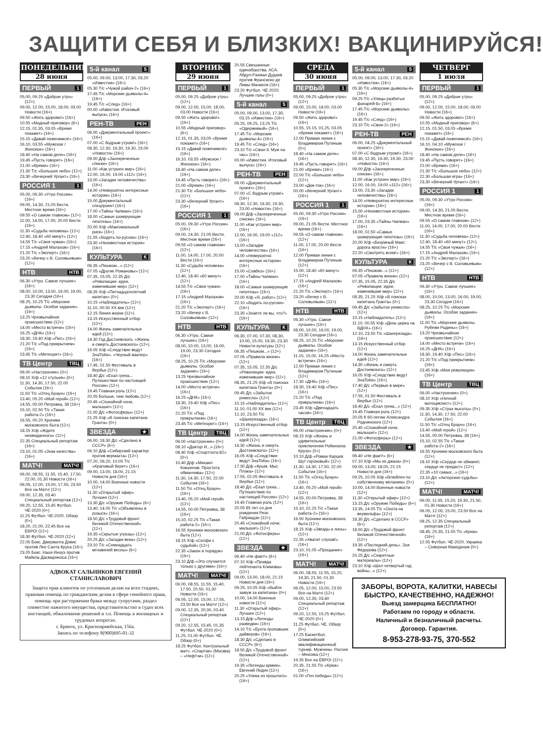ЗАЩИТИ СЕБЯ И БЛИЗКИХ! ВАКЦИНИРУЙСЯ!
ПОНЕДЕЛЬНИК
28 июня
ПЕРВЫЙ 1
05.00, 09.25 «Доброе утро» (12+)
09.00, 12.00, 15.00, 18.00, 03.00 Новости (16+)
09.50 «Жить здорово!» (16+)
10.55 «Модный приговор» (6+)
12.15, 01.35, 03.05 «Время покажет» (16+)
15.15 «Давай поженимся!» (16+)
16.10, 03.55 «Мужское / Женское» (16+)
18.40 «На самом деле» (16+)
19.45 «Пусть говорят» (16+)
21.00 «Время» (16+)
21.30 Т/с «Большое небо» (12+)
23.30 «Вечерний Ургант» (16+)
РОССИЯ 1 1
05.00, 09.30 «Утро России» (16+)
09.00, 14.30, 21.05 Вести. Местное время (16+)
09.55 «О самом главном» (12+)
11.00, 14.00, 17.00, 20.00 Вести (16+)
11.30 «Судьба человека» (12+)
12.40, 18.40 «60 минут» (12+)
14.55 Т/с «Своя чужая» (16+)
17.15 «Андрей Малахов» (16+)
21.20 Т/с «Эксперт» (16+)
23.20 «Вечер с В. Соловьевым» (12+)
НТВ НТВ
06.30 «Утро. Самое лучшее» (16+)
08.00, 10.00, 13.00, 16.00, 19.00, 23.30 Сегодня (16+)
08.25, 10.25 Т/с «Морские дьяволы. Особое задание» (16+)
13.25 Чрезвычайное происшествие (12+)
14.00 «Место встречи» (16+)
16.25 «ДНК» (16+)
18.30, 19.40 Х/ф «Пес» (16+)
21.20 Т/с «Под прикрытием» (16+)
23.45 Т/с «Метеорит» (16+)
ТВ Центр ТВЦ
06.00 «Настроение» (0+)
08.10 Х/ф «12 стульев» (0+)
11.30, 14.30, 17.50, 22.00 События (16+)
11.50 Т/с «Отец Браун» (16+)
13.40, 05.20 «Мой герой» (12+)
14.55, 00.00 Петровка, 38 (16+)
15.10, 02.50 Т/с «Такая работа-2» (16+)
16.55, 00.20 Хроники московского быта (12+)
18.15 Х/ф «Ждите неожиданного» (12+)
22.35 Специальный репортаж (16+)
23.10, 01.05 «Знак качества» (16+)
МАТЧ! МАТЧ!
06.00, 08.55, 11.55, 15.40, 17.50, 22.00, 01.30 Новости (16+)
06.05, 12.00, 15.00, 17.55, 23.50 Все на Матч! (12+)
09.00, 12.35, 03.40 Специальный репортаж (12+)
09.20, 12.55, 15.45 Футбол. ЧЕ-2020 (0+)
11.25 Футбол. ЧЕ-2020. Обзор (0+)
18.20, 21.00, 22.45 Все на ЕВРО! (12+)
18.30 Футбол. ЧЕ-2020 (12+)
22.05 Бокс. Джервонта Дэвис против Лео Санта Круса (16+)
23.05 Бокс. Наоя Иноуэ против Майкла Дасмариноса (16+)
5-й канал 5
05.00, 09.00, 13.00, 17.30, 03.20 «Известия» (16+)
05.30 Т/с «Чужой район-2» (16+)
17.45 Т/с «Морские дьяволы-4» (16+)
19.45 Т/с «След» (16+)
00.00 «Известия. Итоговый выпуск» (16+)
РЕН-ТВ РЕН
06.00 «Документальный проект» (16+)
07.00 «С бодрым утром!» (16+)
08.30, 12.30, 16.30, 19.30, 23.00 «Новости» (16+)
09.00 Д/ф «Засекреченные списки» (16+)
11.00 «Как устроен мир» (16+)
12.00, 16.00, 19.00 «112» (16+)
13.00 «Загадки человечества» (16+)
14.00 «Невероятно интересные истории» (16+)
15.00 Документальный спецпроект (16+)
17.00 «Тайны Чапман» (16+)
18.00 «Самые шокирующие гипотезы» (16+)
20.00 Х/ф «Максимальный риск» (16+)
21.55 «Водить по-русски» (16+)
23.30 «Неизвестная история» (16+)
КУЛЬТУРА К
06.35 «Пешком...» (12+)
07.05 «Другие Романовы» (12+)
07.35, 15.05, 22.35 Д/с «Революции: идеи, изменившие мир» (12+)
08.35 Х/ф «Пятнадцатилетний капитан» (0+)
10.15 «Наблюдатель» (12+)
11.10, 00.50 ХХ век (12+)
12.15 Линия жизни (12+)
13.15 Искусственный отбор (12+)
14.00 Жизнь замечательных идей (12+)
14.30 Год Достоевского. «Жизнь и смерть Достоевского» (12+)
16.05 Х/ф «Следствие ведут ЗнаТоКи». «Черный маклер» (16+)
17.45, 01.55 Фестиваль в Вербье (12+)
18.40 Д/с «Ехал грека... Путешествие по настоящей России» (12+)
19.45 Главная роль (12+)
20.05 Больше, чем любовь (12+)
20.45 «Спокойной ночи, малыши!» (12+)
21.00 Д/с «Фотосферы» (12+)
21.25 Х/ф «В поисках капитана Гранта» (0+)
ЗВЕЗДА ★
06.00, 18.30 Д/с «Сделано в СССР» (6+)
06.10 Д/ф «Сибирский характер против вермахта» (12+)
07.20, 09.20, 10.05 Т/с «Краповый берет» (16+)
09.00, 13.00, 18.00, 21.15 Новости дня (16+)
10.00, 14.00 Военные новости (12+)
11.30 «Открытый эфир». Лучшее (12+)
13.30 Д/с «Оружие Победы» (6+)
13.40, 14.05 Т/с «Объявлены в розыск» (16+)
18.50 Д/с «Трудовой фронт Великой Отечественной» (12+)
19.35 «Скрытые угрозы» (12+)
20.25 Д/с «Загадки века» (12+)
23.10 Т/с «Семнадцать мгновений весны» (6+)
АДВОКАТ САЛЬНИКОВ ЕВГЕНИЙ СТАНИСЛАВОВИЧ
Защита прав клиентов по уголовным делам на всех стадиях, правовая помощь по гражданским делам в сфере семейного права, помощь при расторжении брака между супругами, раздел совместно нажитого имущества, представительство в судах всех инстанций, обжалование решений и т.п. Помощь в жилищных и трудовых вопросах.
г. Брянск, ул. Красноармейская, 156а.
Запись по телефону 8(900)695-01-32
ВТОРНИК
29 июня
ПЕРВЫЙ 1
05.00, 09.25 «Доброе утро» (12+)
09.00, 12.00, 15.00, 18.00, 03.00 Новости (16+)
09.50 «Жить здорово!» (16+)
10.55 «Модный приговор» (6+)
12.15, 01.35, 03.05 «Время покажет» (16+)
15.15 «Давай поженимся!» (16+)
16.10, 03.55 «Мужское / Женское» (16+)
18.40 «На самом деле» (16+)
19.45 «Пусть говорят» (16+)
21.00 «Время» (16+)
21.30 Т/с «Большое небо» (12+)
23.30 «Вечерний Ургант» (16+)
РОССИЯ 1 1
05.00, 09.30 «Утро России» (16+)
09.00, 14.30, 21.05 Вести. Местное время (16+)
09.55 «О самом главном» (12+)
11.00, 14.00, 17.00, 20.00 Вести (16+)
11.30 «Судьба человека» (12+)
12.40, 18.40 «60 минут» (12+)
14.55 Т/с «Своя чужая» (16+)
17.15 «Андрей Малахов» (16+)
21.20 Т/с «Эксперт» (16+)
23.20 «Вечер с В. Соловьевым» (12+)
НТВ НТВ
06.30 «Утро. Самое лучшее» (16+)
08.00, 10.00, 13.00, 16.00, 19.00, 23.30 Сегодня (16+)
08.25, 10.25 Т/с «Морские дьяволы. Особое задание» (16+)
13.25 Чрезвычайное происшествие (12+)
14.00 «Место встречи» (16+)
16.25 «ДНК» (16+)
18.30, 19.40 Х/ф «Пес» (16+)
21.20 Т/с «Под прикрытием» (16+)
23.45 Т/с «Метеорит» (16+)
ТВ Центр ТВЦ
06.00 «Настроение» (0+)
08.10 «Доктор И...» (16+)
08.40 Х/ф «Спортлото-82» (0+)
10.40 Д/ф «Михаил Кокшенов. Простота обманчива» (12+)
11.30, 14.30, 17.50, 22.00 События (16+)
11.50 Т/с «Отец Браун» (16+)
13.40, 05.20 «Мой герой» (12+)
14.55, 00.00 Петровка, 38 (16+)
15.10, 02.25 Т/с «Такая работа-2» (16+)
16.55 Хроники московского быта (12+)
18.15 Х/ф «Селфи с судьбой» (12+)
22.35 «Закон и порядок» (16+)
23.10 Д/ф «Это случается только с другими» (16+)
МАТЧ! МАТЧ!
06.00, 08.55, 11.55, 15.40, 17.50, 20.50, 01.30 Новости (16+)
06.05, 12.00, 15.00, 17.55, 23.50 Все на Матч! (12+)
09.00, 12.35, 20.30, 03.40 Специальный репортаж (12+)
09.20, 12.55, 15.45, 01.35 Футбол. ЧЕ-2020 (0+)
11.25, 01.00 Футбол. ЧЕ. Обзор (0+)
18.25 Футбол. Контрольный матч. «Спартак» (Москва) – «Нефтчи» (12+)
20.55 Смешанные единоборства. АСА. Абдул-Рахман Дудаев против Франсиско де Лимы Мачиеля (16+)
23.20 Футбол. ЧЕ-2020. Лучшие голы (0+)
5-й канал 5
05.00, 09.00, 13.00, 17.30, 03.15 «Известия» (16+)
05.25, 09.25, 13.25 Т/с «Одержимый» (16+)
17.45 Т/с «Морские дьяволы-4» (16+)
19.45 Т/с «След» (16+)
23.10 Т/с «Свои-3. Муж на час» (16+)
00.00 «Известия. Итоговый выпуск» (16+)
РЕН-ТВ РЕН
06.00 «Документальный проект» (16+)
07.00 «С бодрым утром!» (16+)
08.30, 12.30, 16.30, 19.30, 23.00 «Новости» (16+)
09.00 Д/ф «Засекреченные списки» (16+)
11.00 «Как устроен мир» (16+)
12.00, 16.00, 19.00 «112» (16+)
13.00 «Загадки человечества» (16+)
14.00 «Невероятно интересные истории» (16+)
15.00 «Совбез» (16+)
17.00 «Тайны Чапман» (16+)
18.00 «Самые шокирующие гипотезы» (16+)
20.00 Х/ф «Я, робот» (12+)
22.10 «Водить по-русски» (16+)
23.30 «Знаете ли вы, что?» (16+)
КУЛЬТУРА К
06.30, 07.00, 07.30, 08.30, 10.00, 15.00, 19.30, 23.30 Новости культуры (12+)
06.35 «Пешком...» (12+)
07.05 «Правила жизни» (12+)
07.35, 15.05, 22.35 Д/с «Революции: идеи, изменившие мир» (12+)
08.35, 21.25 Х/ф «В поисках капитана Гранта» (0+)
09.45 Д/с «Забытое ремесло» (12+)
10.15 «Наблюдатель» (12+)
11.10, 01.00 ХХ век (12+)
12.10, 23.50 Т/с «Шахерезада» (16+)
13.15 Искусственный отбор (12+)
14.00 Жизнь замечательных идей (12+)
14.30 «Жизнь и смерть Достоевского» (12+)
16.05 Х/ф «Следствие ведут ЗнаТоКи» (16+)
17.30 Д/ф «Крым. Мыс Плака» (12+)
17.55, 02.05 Фестиваль в Вербье (12+)
18.40 Д/с «Ехал грека... Путешествие по настоящей России» (12+)
19.45 Главная роль (12+)
20.05 85 лет со дня рождения Резо Габриадзе (12+)
20.45 «Спокойной ночи, малыши!» (12+)
21.00 Д/с «Фотосферы» (12+)
ЗВЕЗДА ★
06.40 «Не факт!» (6+)
07.10 Х/ф «Правда лейтенанта Климова» (12+)
09.00, 13.00, 18.00, 21.15 Новости дня (16+)
09.25, 10.05 Х/ф «Выйти замуж за капитана» (0+)
10.00, 14.00 Военные новости (12+)
11.30 «Открытый эфир». Лучшее (12+)
13.15 Д/ф «Легенды разведки» (16+)
14.10 Т/с «Бухта пропавших дайверов» (16+)
18.30 Д/с «Сделано в СССР» (6+)
18.50 Д/с «Трудовой фронт Великой Отечественной» (12+)
19.35 «Легенды армии». Евгений Ледин (12+)
20.25 «Улика из прошлого» (16+)
СРЕДА
30 июня
ПЕРВЫЙ 1
05.00, 09.25 «Доброе утро» (12+)
09.00, 15.00, 18.00, 03.00 Новости (16+)
09.50 «Жить здорово!» (16+)
10.55, 15.15, 01.25, 03.05 «Время покажет» (16+)
12.00 Прямая линия с Владимиром Путиным (0+)
18.40 «На самом деле» (16+)
19.45 «Пусть говорят» (16+)
21.00 «Время» (16+)
22.00 Т/с «Большое небо» (12+)
23.00 «Док-ток» (16+)
00.00 «Вечерний Ургант» (16+)
РОССИЯ 1 1
05.00, 09.30 «Утро России» (16+)
09.00, 21.05 Вести. Местное время (16+)
09.55 «О самом главном» (12+)
11.00, 17.00, 20.00 Вести (16+)
12.00 Прямая линия с Владимиром Путиным (12+)
15.00, 18.40 «60 минут» (12+)
17.15 «Андрей Малахов» (16+)
21.20 Т/с «Эксперт» (16+)
23.20 «Вечер с В. Соловьевым» (12+)
НТВ НТВ
06.30 «Утро. Самое лучшее» (16+)
08.00, 10.00, 16.00, 19.00, 23.30 Сегодня (16+)
08.25, 10.25 Т/с «Морские дьяволы. Особое задание» (16+)
11.15, 15.00, 16.25 «Место встречи» (16+)
12.00 Прямая линия с Владимиром Путиным (12+)
17.30 «ДНК» (16+)
18.30, 19.40 Х/ф «Пес» (16+)
21.20 Т/с «Под прикрытием» (16+)
23.45 Х/ф «Двенадцать часов» (16+)
ТВ Центр ТВЦ
06.00 «Настроение» (0+)
08.15 Х/ф «Жизнь и удивительные приключения Робинзона Крузо» (0+)
10.10 Д/ф «Роман Карцев. Шут гороховый» (12+)
11.30, 14.30, 17.50, 22.00 События (16+)
11.50 Т/с «Отец Браун» (16+)
13.40, 05.20 «Мой герой» (12+)
14.55, 00.00 Петровка, 38 (16+)
15.10, 02.25 Т/с «Такая работа-2» (16+)
16.50 Хроники московского быта (12+)
18.15 Х/ф «Звезды и лисы» (12+)
22.35 «Хватит слухов!» (16+)
23.10, 01.05 «Прощание» (16+)
МАТЧ! МАТЧ!
06.00, 08.55, 11.55, 15.20, 19.30, 21.50, 01.30 Новости (16+)
06.05, 12.00, 15.00, 23.50 Все на Матч! (12+)
09.00, 12.35, 03.40 Специальный репортаж (12+)
09.20, 12.55, 15.25 Футбол. ЧЕ-2020 (0+)
11.25 Футбол. ЧЕ. Обзор (0+)
17.25 Баскетбол. Олимпийский квалификационный турнир. Мужчины. Россия – Мексика (12+)
19.35 Все на ЕВРО! (12+)
20.35, 21.55 Т/с «Крюк» (16+)
01.00 «Ген победы» (12+)
5-й канал 5
05.00, 09.00, 13.00, 17.30, 03.20 «Известия» (16+)
05.30 Т/с «Морские дьяволы-4» (16+)
09.25 Т/с «Улицы разбитых фонарей-8» (16+)
17.45 Т/с «Морские дьяволы» (16+)
19.45 Т/с «След» (16+)
23.10 Т/с «Свои-2» (16+)
РЕН-ТВ РЕН
06.00, 04.25 «Документальный проект» (16+)
07.00 «С бодрым утром!» (16+)
08.30, 12.30, 16.30, 19.30, 23.00 «Новости» (16+)
09.00 Д/ф «Засекреченные списки» (16+)
11.00 «Как устроен мир» (16+)
12.00, 16.00, 19.00 «112» (16+)
13.00, 23.30 «Загадки человечества» (16+)
14.00 «Невероятно интересные истории» (16+)
15.00 «Неизвестная история» (16+)
17.00, 03.35 «Тайны Чапман» (16+)
18.00, 02.50 «Самые шокирующие гипотезы» (16+)
20.00 Х/ф «Безумный Макс: дорога ярости» (16+)
22.20 «Смотреть всем!» (16+)
КУЛЬТУРА К
06.35 «Пешком...» (12+)
07.05 «Правила жизни» (12+)
07.35, 15.05, 22.35 Д/с «Революции: идеи, изменившие мир» (12+)
08.35, 21.25 Х/ф «В поисках капитана Гранта» (0+)
09.45 Д/с «Забытое ремесло» (12+)
10.15 «Наблюдатель» (12+)
11.10, 00.55 Х/ф «День цирка на ВДНХ» (16+)
12.10, 23.50 Т/с «Шахерезада» (16+)
13.15 Искусственный отбор (12+)
14.00 Жизнь замечательных идей (12+)
14.30 «Жизнь и смерть Достоевского» (12+)
16.05 Х/ф «Следствие ведут ЗнаТоКи» (16+)
17.40 Д/с «Первые в мире» (12+)
17.55, 01.50 Фестиваль в Вербье (12+)
18.40 Д/с «Ехал грека...» (12+)
19.45 Главная роль (12+)
20.05 К 60-летию Александра Роднянского (12+)
20.45 «Спокойной ночи, малыши!» (12+)
21.00 «Фотосферы» (12+)
ЗВЕЗДА ★
06.40 «Не факт!» (6+)
07.10 Х/ф «Мы из джаза» (0+)
09.00, 13.00, 18.00, 21.15 Новости дня (16+)
09.25, 10.05 Х/ф «Влюблен по собственному желанию» (0+)
10.00, 14.00 Военные новости (12+)
11.30 «Открытый эфир» (12+)
13.15 Д/с «Оружие Победы» (6+)
13.35, 14.05 Т/с «Охота на вервольфа» (12+)
18.30 Д/с «Сделано в СССР» (6+)
18.50 Д/с «Трудовой фронт Великой Отечественной» (12+)
19.35 «Последний день». Зоя Федорова (12+)
20.25 Д/с «Секретные материалы» (12+)
23.10 Х/ф «Шел четвертый год войны...» (12+)
ЧЕТВЕРГ
1 июля
ПЕРВЫЙ 1
05.00, 09.25 «Доброе утро» (12+)
09.00, 12.00, 15.00, 18.00, 03.00 Новости (16+)
09.50 «Жить здорово!» (16+)
10.55 «Модный приговор» (6+)
12.15, 01.50, 03.05 «Время покажет» (16+)
15.15 «Давай поженимся!» (16+)
16.10, 04.10 «Мужское / Женское» (16+)
18.40 «На самом деле» (16+)
19.45 «Пусть говорят» (16+)
21.00 «Время» (16+)
21.30 Т/с «Большое небо» (12+)
22.30 «Большая игра» (16+)
23.30 «Вечерний Ургант» (16+)
РОССИЯ 1 1
05.00, 09.30 «Утро России» (16+)
09.00, 14.30, 21.05 Вести. Местное время (16+)
09.55 «О самом главном» (12+)
11.00, 14.00, 17.00, 20.00 Вести (16+)
11.30 «Судьба человека» (12+)
12.40, 18.40 «60 минут» (12+)
14.55 Т/с «Своя чужая» (16+)
17.15 «Андрей Малахов» (16+)
21.20 Т/с «Эксперт» (16+)
23.20 «Вечер с В. Соловьевым» (12+)
НТВ НТВ
06.30 «Утро. Самое лучшее» (16+)
08.00, 10.00, 13.00, 16.00, 19.00, 23.30 Сегодня (16+)
08.25, 10.25 Т/с «Морские дьяволы. Особое задание» (16+)
11.00 Т/с «Морские дьяволы. Рубежи Родины» (16+)
13.20 Чрезвычайное происшествие (12+)
14.00 «Место встречи» (16+)
16.25 «ДНК» (16+)
18.30, 19.40 Х/ф «Пес» (16+)
21.20 Т/с «Под прикрытием» (16+)
23.45 Х/ф «Моя революция» (16+)
ТВ Центр ТВЦ
06.00 «Настроение» (0+)
08.10 Х/ф «Ночной мотоциклист» (12+)
09.35 Х/ф «Страх высоты» (0+)
11.30, 14.30, 17.50, 22.00 События (16+)
11.50 Т/с «Отец Браун» (16+)
13.40 «Мой герой» (12+)
14.55, 00.00 Петровка, 38 (16+)
15.10, 02.55 Т/с «Такая работа-2» (16+)
16.55 Хроники московского быта (12+)
18.10 Х/ф «Сердце не обманет, сердце не предаст» (12+)
22.35 «10 самых...» (16+)
23.10 Д/с «Актерские судьбы» (12+)
МАТЧ! МАТЧ!
06.00, 11.55, 15.20, 19.30, 21.50, 01.30 Новости (16+)
06.05, 12.00, 15.00, 23.50 Все на Матч! (12+)
08.25, 12.35 Специальный репортаж (12+)
08.45, 20.35, 21.55 Т/с «Крюк» (16+)
12.55 Футбол. ЧЕ-2020. Украина – Северная Македония (0+)
ЗАБОРЫ, ВОРОТА, КАЛИТКИ, НАВЕСЫ
БЫСТРО, КАЧЕСТВЕННО, НАДЕЖНО!
Выезд замерщика БЕСПЛАТНО!
Работаем по городу и области.
Наличный и безналичный расчеты.
Договор. Гарантия.
8-953-278-93-75, 370-552